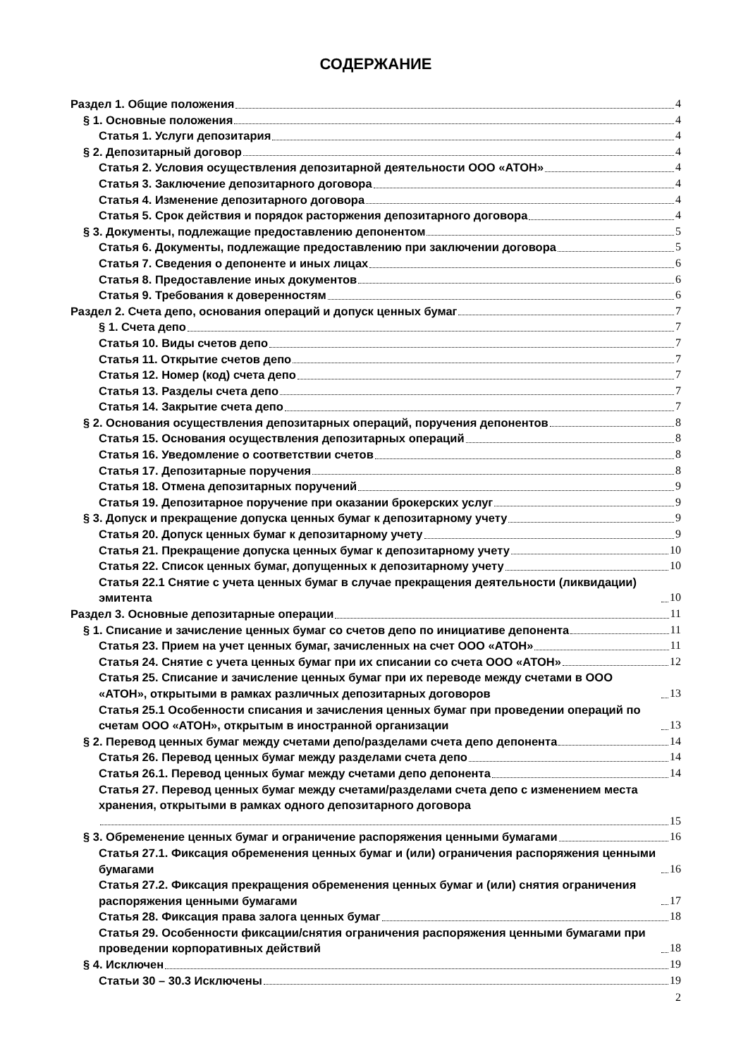СОДЕРЖАНИЕ
Раздел 1. Общие положения 4
§ 1. Основные положения 4
Статья 1. Услуги депозитария 4
§ 2. Депозитарный договор 4
Статья 2. Условия осуществления депозитарной деятельности ООО «АТОН» 4
Статья 3. Заключение депозитарного договора 4
Статья 4. Изменение депозитарного договора 4
Статья 5. Срок действия и порядок расторжения депозитарного договора 4
§ 3. Документы, подлежащие предоставлению депонентом 5
Статья 6. Документы, подлежащие предоставлению при заключении договора 5
Статья 7. Сведения о депоненте и иных лицах 6
Статья 8. Предоставление иных документов 6
Статья 9. Требования к доверенностям 6
Раздел 2. Счета депо, основания операций и допуск ценных бумаг 7
§ 1. Счета депо 7
Статья 10. Виды счетов депо 7
Статья 11. Открытие счетов депо 7
Статья 12. Номер (код) счета депо 7
Статья 13. Разделы счета депо 7
Статья 14. Закрытие счета депо 7
§ 2. Основания осуществления депозитарных операций, поручения депонентов 8
Статья 15. Основания осуществления депозитарных операций 8
Статья 16. Уведомление о соответствии счетов 8
Статья 17. Депозитарные поручения 8
Статья 18. Отмена депозитарных поручений 9
Статья 19. Депозитарное поручение при оказании брокерских услуг 9
§ 3. Допуск и прекращение допуска ценных бумаг к депозитарному учету 9
Статья 20. Допуск ценных бумаг к депозитарному учету 9
Статья 21. Прекращение допуска ценных бумаг к депозитарному учету 10
Статья 22. Список ценных бумаг, допущенных к депозитарному учету 10
Статья 22.1 Снятие с учета ценных бумаг в случае прекращения деятельности (ликвидации) эмитента 10
Раздел 3. Основные депозитарные операции 11
§ 1. Списание и зачисление ценных бумаг со счетов депо по инициативе депонента 11
Статья 23. Прием на учет ценных бумаг, зачисленных на счет ООО «АТОН» 11
Статья 24. Снятие с учета ценных бумаг при их списании со счета ООО «АТОН» 12
Статья 25. Списание и зачисление ценных бумаг при их переводе между счетами в ООО «АТОН», открытыми в рамках различных депозитарных договоров 13
Статья 25.1 Особенности списания и зачисления ценных бумаг при проведении операций по счетам ООО «АТОН», открытым в иностранной организации 13
§ 2. Перевод ценных бумаг между счетами депо/разделами счета депо депонента 14
Статья 26. Перевод ценных бумаг между разделами счета депо 14
Статья 26.1. Перевод ценных бумаг между счетами депо депонента 14
Статья 27. Перевод ценных бумаг между счетами/разделами счета депо с изменением места хранения, открытыми в рамках одного депозитарного договора
15
§ 3. Обременение ценных бумаг и ограничение распоряжения ценными бумагами 16
Статья 27.1. Фиксация обременения ценных бумаг и (или) ограничения распоряжения ценными бумагами 16
Статья 27.2. Фиксация прекращения обременения ценных бумаг и (или) снятия ограничения распоряжения ценными бумагами 17
Статья 28. Фиксация права залога ценных бумаг 18
Статья 29. Особенности фиксации/снятия ограничения распоряжения ценными бумагами при проведении корпоративных действий 18
§ 4. Исключен 19
Статьи 30 – 30.3 Исключены 19
2